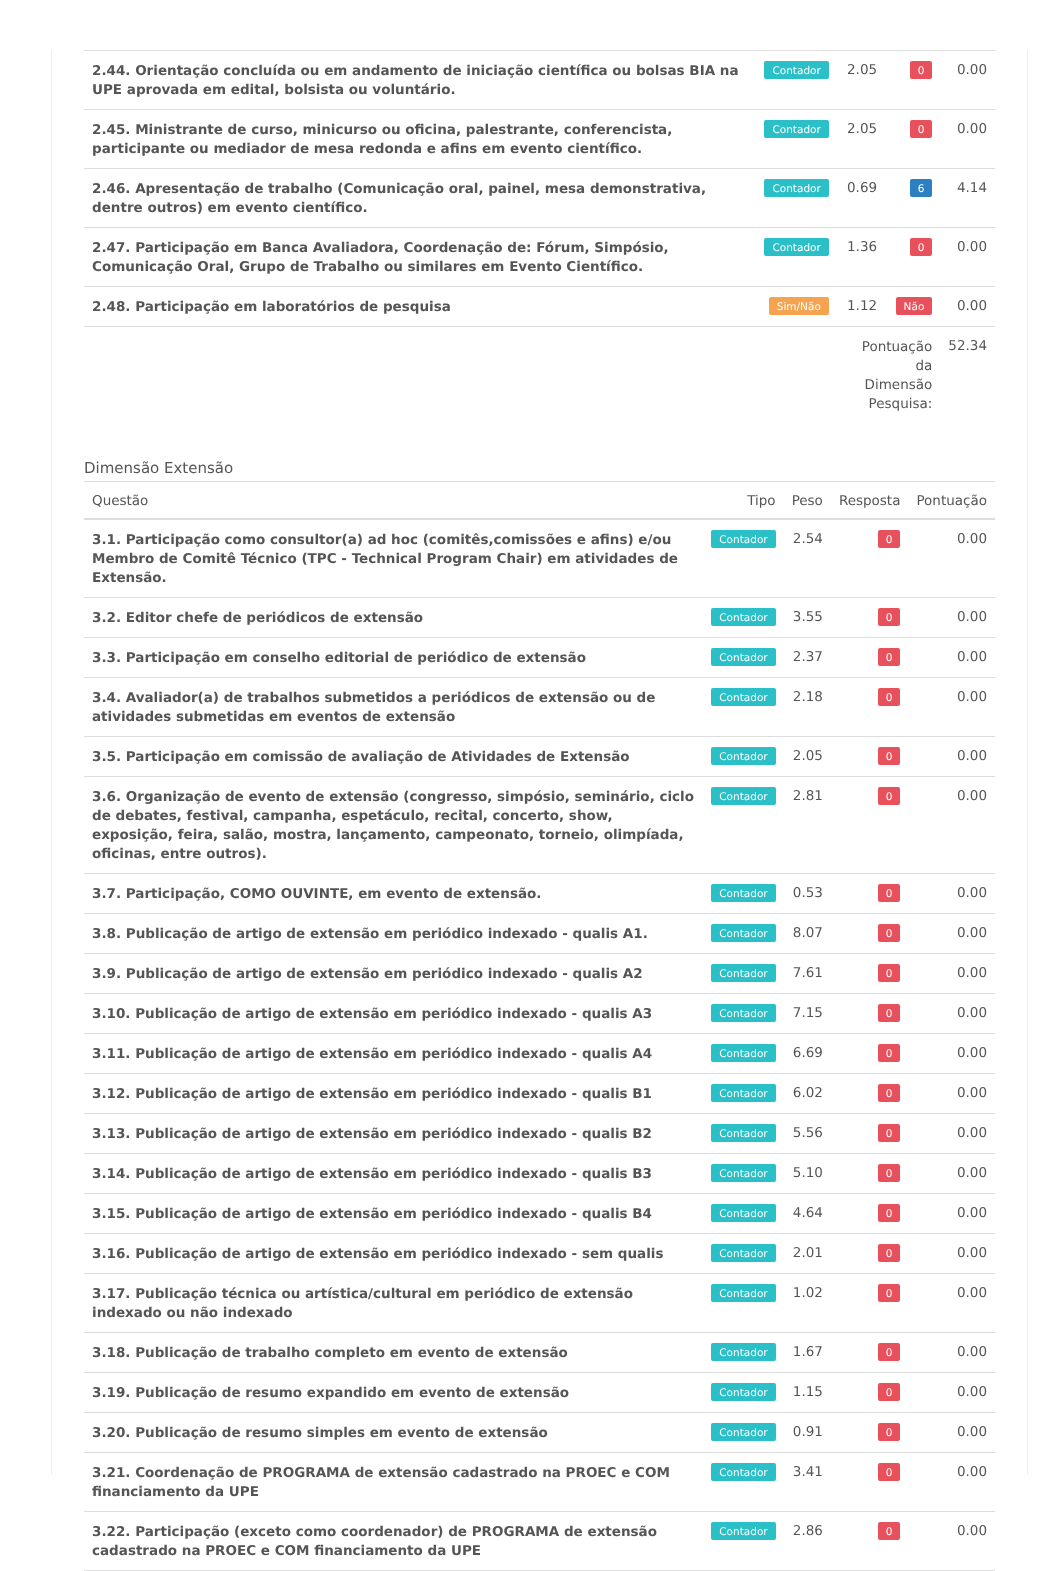| 2.44. Orientação concluída ou em andamento de iniciação científica ou bolsas BIA na UPE aprovada em edital, bolsista ou voluntário. | Contador | 2.05 | 0 | 0.00 |
| 2.45. Ministrante de curso, minicurso ou oficina, palestrante, conferencista, participante ou mediador de mesa redonda e afins em evento científico. | Contador | 2.05 | 0 | 0.00 |
| 2.46. Apresentação de trabalho (Comunicação oral, painel, mesa demonstrativa, dentre outros) em evento científico. | Contador | 0.69 | 6 | 4.14 |
| 2.47. Participação em Banca Avaliadora, Coordenação de: Fórum, Simpósio, Comunicação Oral, Grupo de Trabalho ou similares em Evento Científico. | Contador | 1.36 | 0 | 0.00 |
| 2.48. Participação em laboratórios de pesquisa | Sim/Não | 1.12 | Não | 0.00 |
| | | Pontuação da Dimensão Pesquisa: | | 52.34 |
Dimensão Extensão
| Questão | Tipo | Peso | Resposta | Pontuação |
| --- | --- | --- | --- | --- |
| 3.1. Participação como consultor(a) ad hoc (comitês,comissões e afins) e/ou Membro de Comitê Técnico (TPC - Technical Program Chair) em atividades de Extensão. | Contador | 2.54 | 0 | 0.00 |
| 3.2. Editor chefe de periódicos de extensão | Contador | 3.55 | 0 | 0.00 |
| 3.3. Participação em conselho editorial de periódico de extensão | Contador | 2.37 | 0 | 0.00 |
| 3.4. Avaliador(a) de trabalhos submetidos a periódicos de extensão ou de atividades submetidas em eventos de extensão | Contador | 2.18 | 0 | 0.00 |
| 3.5. Participação em comissão de avaliação de Atividades de Extensão | Contador | 2.05 | 0 | 0.00 |
| 3.6. Organização de evento de extensão (congresso, simpósio, seminário, ciclo de debates, festival, campanha, espetáculo, recital, concerto, show, exposição, feira, salão, mostra, lançamento, campeonato, torneio, olimpíada, oficinas, entre outros). | Contador | 2.81 | 0 | 0.00 |
| 3.7. Participação, COMO OUVINTE, em evento de extensão. | Contador | 0.53 | 0 | 0.00 |
| 3.8. Publicação de artigo de extensão em periódico indexado - qualis A1. | Contador | 8.07 | 0 | 0.00 |
| 3.9. Publicação de artigo de extensão em periódico indexado - qualis A2 | Contador | 7.61 | 0 | 0.00 |
| 3.10. Publicação de artigo de extensão em periódico indexado - qualis A3 | Contador | 7.15 | 0 | 0.00 |
| 3.11. Publicação de artigo de extensão em periódico indexado - qualis A4 | Contador | 6.69 | 0 | 0.00 |
| 3.12. Publicação de artigo de extensão em periódico indexado - qualis B1 | Contador | 6.02 | 0 | 0.00 |
| 3.13. Publicação de artigo de extensão em periódico indexado - qualis B2 | Contador | 5.56 | 0 | 0.00 |
| 3.14. Publicação de artigo de extensão em periódico indexado - qualis B3 | Contador | 5.10 | 0 | 0.00 |
| 3.15. Publicação de artigo de extensão em periódico indexado - qualis B4 | Contador | 4.64 | 0 | 0.00 |
| 3.16. Publicação de artigo de extensão em periódico indexado - sem qualis | Contador | 2.01 | 0 | 0.00 |
| 3.17. Publicação técnica ou artística/cultural em periódico de extensão indexado ou não indexado | Contador | 1.02 | 0 | 0.00 |
| 3.18. Publicação de trabalho completo em evento de extensão | Contador | 1.67 | 0 | 0.00 |
| 3.19. Publicação de resumo expandido em evento de extensão | Contador | 1.15 | 0 | 0.00 |
| 3.20. Publicação de resumo simples em evento de extensão | Contador | 0.91 | 0 | 0.00 |
| 3.21. Coordenação de PROGRAMA de extensão cadastrado na PROEC e COM financiamento da UPE | Contador | 3.41 | 0 | 0.00 |
| 3.22. Participação (exceto como coordenador) de PROGRAMA de extensão cadastrado na PROEC e COM financiamento da UPE | Contador | 2.86 | 0 | 0.00 |